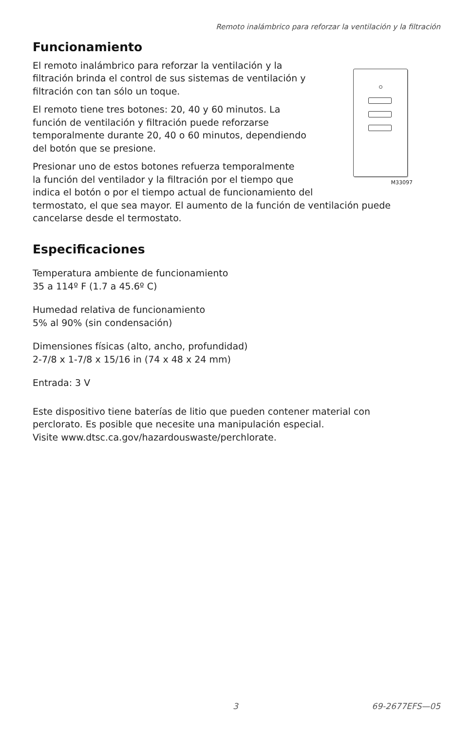Remoto inalámbrico para reforzar la ventilación y la filtración
Funcionamiento
M33097
El remoto inalámbrico para reforzar la ventilación y la
filtración brinda el control de sus sistemas de ventilación y
filtración con tan sólo un toque.
El remoto tiene tres botones: 20, 40 y 60 minutos. La
función de ventilación y filtración puede reforzarse
temporalmente durante 20, 40 o 60 minutos, dependiendo
del botón que se presione.
Presionar uno de estos botones refuerza temporalmente
la función del ventilador y la filtración por el tiempo que
indica el botón o por el tiempo actual de funcionamiento del termostato, el que sea mayor. El aumento de la función de ventilación puede cancelarse desde el termostato.
Especificaciones
Temperatura ambiente de funcionamiento
35 a 114º F (1.7 a 45.6º C)
Humedad relativa de funcionamiento
5% al 90% (sin condensación)
Dimensiones físicas (alto, ancho, profundidad)
2-7/8 x 1-7/8 x 15/16 in (74 x 48 x 24 mm)
Entrada: 3 V
Este dispositivo tiene baterías de litio que pueden contener material con
perclorato. Es posible que necesite una manipulación especial.
Visite www.dtsc.ca.gov/hazardouswaste/perchlorate.
3 69-2677EFS—05